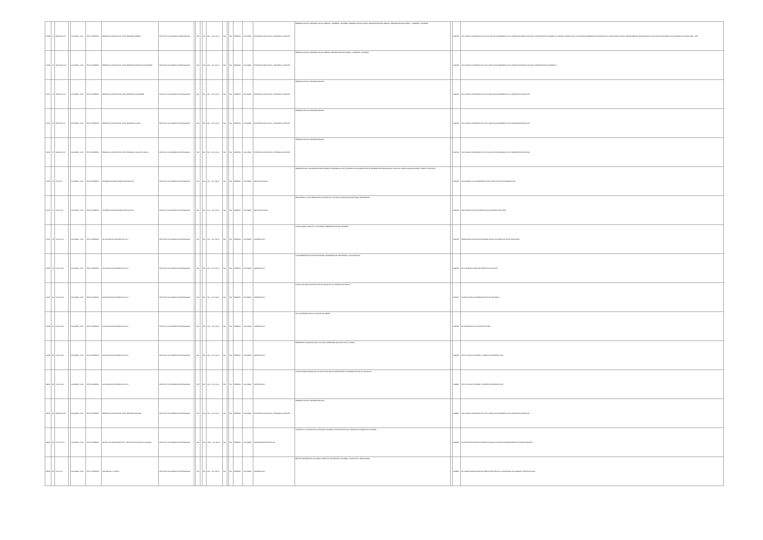| 12788 | 71 | 364.602 IC17e | | COLOMBIA , 1971 | TEXTO IMPRESO | PERSONAL DOCENTE DEL NIVEL PRIMARIO NARIÑO | INSTITUTO COLOMBIANO DE PEDAGOGÍA | | N/A | | N/A | 25 p. ; 33 x 22 cm | N/A | | N/A | ESPAÑOL | COLOMBIA | ESTADÍSTICA EDUCATIVA - PERSONAL DOCENTE | PRIMARIA OFICIAL; PRIMARIA OFICIAL URBANA - HOMBRES - MUJERES; PRIMARIA OFICIAL RURAL; PRIMARIA PRIVADA URBANA; PRIMARIA PRIVADA RURAL - HOMBRES - MUJERES | | 0002788 | LAS CIFRAS CONTENIDAS EN LAS CUALES SE ELABORARON LOS CUADROS ESTADÍSTICOS QUE CONTIENE ESTE DOCUMENTO, FUERON TOMADAS DE LOS ANUARIOS GENERALES DE ESTADÍSTICA, PUBLICADOS POR EL DEPARTAMENTO ADMINISTRATIVO NACIONAL DE ESTADÍSTICA DANE PARA LOS AÑOS 1958 - 1967. |
| 12789 | 72 | 364.602 IC17n1 | | COLOMBIA , 1971 | TEXTO IMPRESO | PERSONAL DOCENTE DEL NIVEL PRIMARIO NORTE DE SANTANDER | INSTITUTO COLOMBIANO DE PEDAGOGÍA | | N/A | | N/A | 25 p. ; 33 x 22 cm | N/A | | N/A | ESPAÑOL | COLOMBIA | ESTADÍSTICA EDUCATIVA - PERSONAL DOCENTE | PRIMARIA OFICIAL; PRIMARIA OFICIAL URBANA; PRIMARIA PRIVADA RURAL - HOMBRES - MUJERES | | 0002789 | LAS CIFRAS CONTENIDAS EN LAS CUALES SE ELABORARON LOS CUADROS ESTADÍSTICOS QUE CONTIENE ESTE DOCUMENTO... |
| 12790 | 73 | 364.602 IC17s | | COLOMBIA , 1971 | TEXTO IMPRESO | PERSONAL DOCENTE DEL NIVEL PRIMARIO SANTANDER | INSTITUTO COLOMBIANO DE PEDAGOGÍA | | N/A | | N/A | 25 p. ; 33 x 22 cm | N/A | | N/A | ESPAÑOL | COLOMBIA | ESTADÍSTICA EDUCATIVA - PERSONAL DOCENTE | PRIMARIA OFICIAL; PRIMARIA PRIVADA | | 0002790 | LAS CIFRAS CONTENIDAS EN LAS CUALES SE ELABORARON LOS CUADROS ESTADÍSTICOS... |
| 12791 | 74 | 364.602 IC17t | | COLOMBIA , 1971 | TEXTO IMPRESO | PERSONAL DOCENTE DEL NIVEL PRIMARIO TOLIMA | INSTITUTO COLOMBIANO DE PEDAGOGÍA | | N/A | | N/A | 25 p. ; 33 x 22 cm | N/A | | N/A | ESPAÑOL | COLOMBIA | ESTADÍSTICA EDUCATIVA - PERSONAL DOCENTE | PRIMARIA OFICIAL; PRIMARIA PRIVADA | | 0002791 | LAS CIFRAS CONTENIDAS EN LAS CUALES SE ELABORARON LOS CUADROS ESTADÍSTICOS... |
| 12792 | 75 | 364.602 IC17v | | COLOMBIA , 1971 | TEXTO IMPRESO | PERSONAL DOCENTE DEL NIVEL PRIMARIO VALLE DEL CAUCA | INSTITUTO COLOMBIANO DE PEDAGOGÍA | | N/A | | N/A | 25 p. ; 33 x 22 cm | N/A | | N/A | ESPAÑOL | COLOMBIA | ESTADÍSTICA EDUCATIVA - PERSONAL DOCENTE | PRIMARIA OFICIAL; PRIMARIA PRIVADA | | 0002792 | LAS CIFRAS CONTENIDAS EN LAS CUALES SE ELABORARON LOS CUADROS ESTADÍSTICOS... |
| 12793 | 76 | 010 IC17i | | COLOMBIA , 1971 | TEXTO IMPRESO | INFORMACIÓN BIBLIOGRÁFICA EDUCATIVA | INSTITUTO COLOMBIANO DE PEDAGOGÍA | | N/A | | N/A | 25 p. ; 22 x 28 cm | N/A | | N/A | ESPAÑOL | COLOMBIA | BIBLIOTECOLOGÍA | PRESENTACIÓN; CONSIDERACIONES SOBRE EL DESARROLLO DEL SISTEMA DE DOCUMENTACIÓN E INFORMACIÓN PEDAGÓGICA; NOTICIAS; NUEVAS ADQUISICIONES; LIBROS Y REVISTAS | | 0002793 | CONFORME A LOS LINEAMIENTOS DE LA POLÍTICA DE DOCUMENTACIÓN... |
| 12794 | 77 | 010 IC17i2 | | COLOMBIA , 1971 | TEXTO IMPRESO | INFORMACIÓN BIBLIOGRÁFICA EDUCATIVA | INSTITUTO COLOMBIANO DE PEDAGOGÍA | | N/A | | N/A | 27 p. ; 22 x 28 cm | N/A | | N/A | ESPAÑOL | COLOMBIA | BIBLIOTECOLOGÍA | BIENVENIDA; LA DOCUMENTACIÓN AUTOMÁTICA; NOTICIAS; NUEVAS ADQUISICIONES; RESÚMENES | | 0002794 | ENCONTRAR LOS DOCUMENTOS QUE TENEMOS QUE LEER... |
| 12795 | 78 | 510 IC17a1 | | COLOMBIA , 1971 | TEXTO IMPRESO | ACTUALIZACIÓN MATEMÁTICA LM 1 | INSTITUTO COLOMBIANO DE PEDAGOGÍA | | N/A | | N/A | 44 p. ; 22 x 33 cm | N/A | | N/A | ESPAÑOL | COLOMBIA | MATEMÁTICAS | LOS BLOQUES LÓGICOS Y LOS DIENES; PRESENTACIÓN DEL MATERIAL | | 0002795 | PEDAGÓGICO QUE ESTÁ DESARROLLANDO UNA SERIE DE INVESTIGACIONES... |
| 12796 | 79 | 510 IC17a2 | | COLOMBIA , 1971 | TEXTO IMPRESO | ACTUALIZACIÓN MATEMÁTICA LM 2 | INSTITUTO COLOMBIANO DE PEDAGOGÍA | | N/A | | N/A | 44 p. ; 22 x 33 cm | N/A | | N/A | ESPAÑOL | COLOMBIA | MATEMÁTICAS | LA NUMERACIÓN EN DISTINTAS BASES; PROBLEMAS DE FRONTERAS; LAS POTENCIAS | | 0002796 | EL PLANTEAR A NUESTRO PERSONAL DOCENTE... |
| 12797 | 80 | 510 IC17a3 | | COLOMBIA , 1971 | TEXTO IMPRESO | ACTUALIZACIÓN MATEMÁTICA LM 3 | INSTITUTO COLOMBIANO DE PEDAGOGÍA | | N/A | | N/A | 44 p. ; 22 x 33 cm | N/A | | N/A | ESPAÑOL | COLOMBIA | MATEMÁTICAS | TODOS LOS SUBCONJUNTOS DE UN CONJUNTO; EL TRABAJO DE PASCAL | | 0002797 | LA EDUCACIÓN COLOMBIANA ESTÁ HOY ABOCADA... |
| 12798 | 81 | 510 IC17a4 | | COLOMBIA , 1971 | TEXTO IMPRESO | ACTUALIZACIÓN MATEMÁTICA LM 4 | INSTITUTO COLOMBIANO DE PEDAGOGÍA | | N/A | | N/A | 44 p. ; 22 x 33 cm | N/A | | N/A | ESPAÑOL | COLOMBIA | MATEMÁTICAS | DE LA INTERSECCIÓN A LA NOCIÓN DE GRUPO | | 0002798 | DE MATEMÁTICAS LA DE ESTRUCTURA... |
| 12799 | 82 | 510 IC17a5 | | COLOMBIA , 1971 | TEXTO IMPRESO | ACTUALIZACIÓN MATEMÁTICA LM 5 | INSTITUTO COLOMBIANO DE PEDAGOGÍA | | N/A | | N/A | 44 p. ; 22 x 33 cm | N/A | | N/A | ESPAÑOL | COLOMBIA | MATEMÁTICAS | PROPIEDAD CONMUTATIVA DE LA UNIÓN; PROPIEDAD ASOCIATIVA DE LA UNIÓN | | 0002799 | TEXTO CON ACTIVIDADES Y EJERCICIOS MATEMÁTICOS |
| 12800 | 83 | 510 IC17a6 | | COLOMBIA , 1971 | TEXTO IMPRESO | ACTUALIZACIÓN MATEMÁTICA LM 6 | INSTITUTO COLOMBIANO DE PEDAGOGÍA | | N/A | | N/A | 44 p. ; 22 x 33 cm | N/A | | N/A | ESPAÑOL | COLOMBIA | MATEMÁTICAS | JUEGOS PARA INTRODUCIR LAS NOCIONES; RELACIONES ENTRE LOS ELEMENTOS DE UN CONJUNTO | | 0002800 | TEXTO CON ACTIVIDADES Y EJERCICIOS MATEMÁTICOS |
| 12801 | 84 | 364.602 IC17p | | COLOMBIA , 1971 | TEXTO IMPRESO | PERSONAL DOCENTE DEL NIVEL PRIMARIO BOLIVAR | INSTITUTO COLOMBIANO DE PEDAGOGÍA | | N/A | | N/A | 25 p. ; 33 x 22 cm | N/A | | N/A | ESPAÑOL | COLOMBIA | ESTADÍSTICA EDUCATIVA - PERSONAL DOCENTE | PRIMARIA OFICIAL; PRIMARIA PRIVADA | | 0002801 | LAS CIFRAS CONTENIDAS EN LAS CUALES SE ELABORARON LOS CUADROS ESTADÍSTICOS... |
| 12802 | 85 | 371.2 IC17m | | COLOMBIA , 1972 | TEXTO IMPRESO | MANUAL DE ADMINISTRACIÓN Y TÉCNICAS DE ESCUELA UNITARIA | INSTITUTO COLOMBIANO DE PEDAGOGÍA | | N/A | | N/A | 135 p. ; 22 x 28 cm | N/A | | N/A | ESPAÑOL | COLOMBIA | ADMINISTRACIÓN ESCOLAR | CONCEPTO Y VENTAJAS DE LA ESCUELA UNITARIA; JUSTIFICACIÓN DE LA ESCUELA UNITARIA EN COLOMBIA | | 0002802 | LA AUTÉNTICA ESCUELA UNITARIA ES AQUELLA UBICADA GENERALMENTE EN ZONAS RURALES... |
| 12803 | 86 | 510 IC17c | | COLOMBIA , 1972 | TEXTO IMPRESO | CONJUNTOS Y LÓGICA | INSTITUTO COLOMBIANO DE PEDAGOGÍA | | N/A | | N/A | 53 p. ; 22 x 33 cm | N/A | | N/A | ESPAÑOL | COLOMBIA | MATEMÁTICAS | MÉTODO MATEMÁTICA COLOMBIA; OBJETIVO DEL MÉTODO COLOMBIA; CONJUNTOS - PREDICADOS | | 0002803 | EN VARIAS OPORTUNIDADES HEMOS INSISTIDO EN LA NECESIDAD DE CAMBIAR LA METODOLOGÍA... |